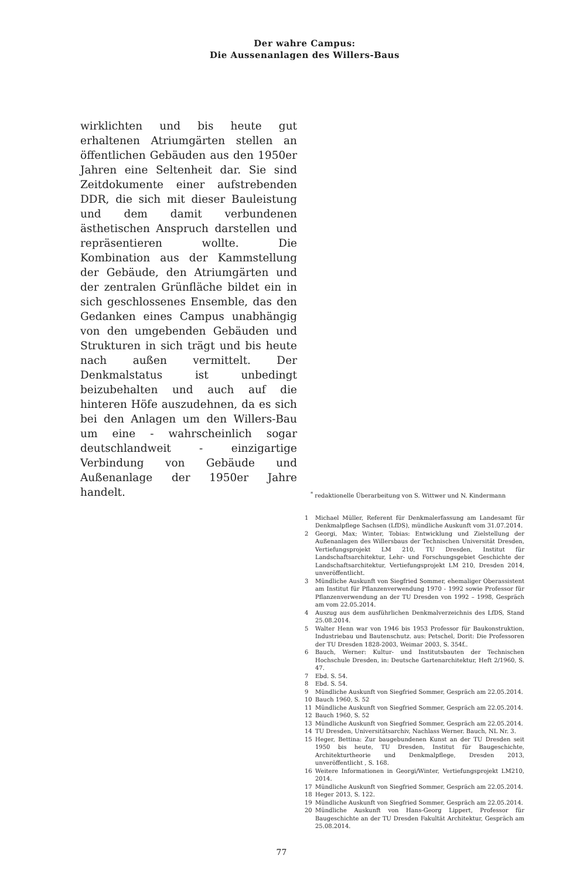Der wahre Campus:
Die Aussenanlagen des Willers-Baus
wirklichten und bis heute gut erhaltenen Atriumgärten stellen an öffentlichen Gebäuden aus den 1950er Jahren eine Seltenheit dar. Sie sind Zeitdokumente einer aufstrebenden DDR, die sich mit dieser Bauleistung und dem damit verbundenen ästhetischen Anspruch darstellen und repräsentieren wollte. Die Kombination aus der Kammstellung der Gebäude, den Atriumgärten und der zentralen Grünfläche bildet ein in sich geschlossenes Ensemble, das den Gedanken eines Campus unabhängig von den umgebenden Gebäuden und Strukturen in sich trägt und bis heute nach außen vermittelt. Der Denkmalstatus ist unbedingt beizubehalten und auch auf die hinteren Höfe auszudehnen, da es sich bei den Anlagen um den Willers-Bau um eine - wahrscheinlich sogar deutschlandweit - einzigartige Verbindung von Gebäude und Außenanlage der 1950er Jahre handelt.
<sup>*</sup> redaktionelle Überarbeitung von S. Wittwer und N. Kindermann
1 Michael Müller, Referent für Denkmalerfassung am Landesamt für Denkmalpflege Sachsen (LfDS), mündliche Auskunft vom 31.07.2014.
2 Georgi, Max; Winter, Tobias: Entwicklung und Zielstellung der Außenanlagen des Willersbaus der Technischen Universität Dresden, Vertiefungsprojekt LM 210, TU Dresden, Institut für Landschaftsarchitektur, Lehr- und Forschungsgebiet Geschichte der Landschaftsarchitektur, Vertiefungsprojekt LM 210, Dresden 2014, unveröffentlicht.
3 Mündliche Auskunft von Siegfried Sommer, ehemaliger Oberassistent am Institut für Pflanzenverwendung 1970 - 1992 sowie Professor für Pflanzenverwendung an der TU Dresden von 1992 – 1998, Gespräch am vom 22.05.2014.
4 Auszug aus dem ausführlichen Denkmalverzeichnis des LfDS, Stand 25.08.2014.
5 Walter Henn war von 1946 bis 1953 Professor für Baukonstruktion, Industriebau und Bautenschutz. aus: Petschel, Dorit: Die Professoren der TU Dresden 1828-2003, Weimar 2003, S. 354f..
6 Bauch, Werner: Kultur- und Institutsbauten der Technischen Hochschule Dresden, in: Deutsche Gartenarchitektur, Heft 2/1960, S. 47.
7 Ebd. S. 54.
8 Ebd. S. 54.
9 Mündliche Auskunft von Siegfried Sommer, Gespräch am 22.05.2014.
10 Bauch 1960, S. 52
11 Mündliche Auskunft von Siegfried Sommer, Gespräch am 22.05.2014.
12 Bauch 1960, S. 52
13 Mündliche Auskunft von Siegfried Sommer, Gespräch am 22.05.2014.
14 TU Dresden, Universitätsarchiv, Nachlass Werner. Bauch, NL Nr. 3.
15 Heger, Bettina: Zur baugebundenen Kunst an der TU Dresden seit 1950 bis heute, TU Dresden, Institut für Baugeschichte, Architekturtheorie und Denkmalpflege, Dresden 2013, unveröffentlicht , S. 168.
16 Weitere Informationen in Georgi/Winter, Vertiefungsprojekt LM210, 2014.
17 Mündliche Auskunft von Siegfried Sommer, Gespräch am 22.05.2014.
18 Heger 2013, S. 122.
19 Mündliche Auskunft von Siegfried Sommer, Gespräch am 22.05.2014.
20 Mündliche Auskunft von Hans-Georg Lippert, Professor für Baugeschichte an der TU Dresden Fakultät Architektur, Gespräch am 25.08.2014.
77